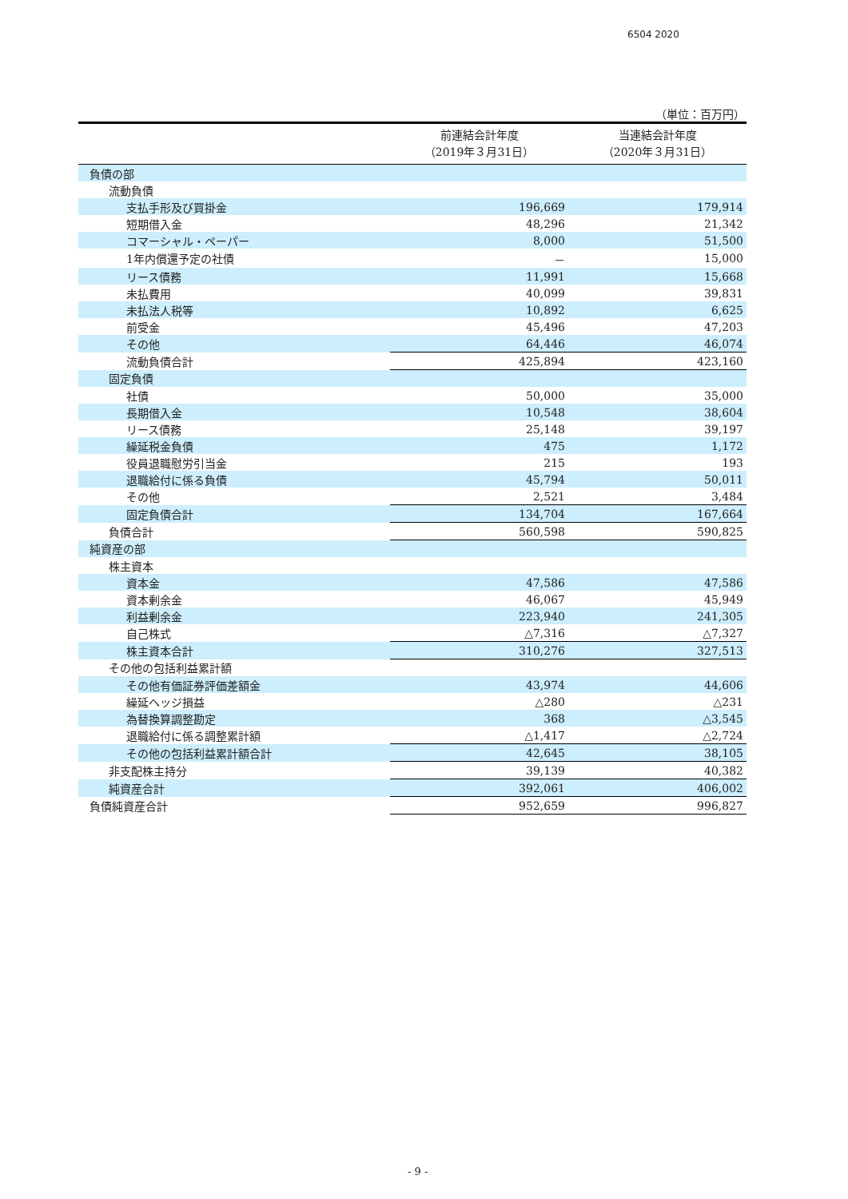6504 2020
（単位：百万円）
| | 前連結会計年度 （2019年３月31日） | 当連結会計年度 （2020年３月31日） |
| --- | --- | --- |
| 負債の部 | | |
| 流動負債 | | |
| 支払手形及び買掛金 | 196,669 | 179,914 |
| 短期借入金 | 48,296 | 21,342 |
| コマーシャル・ペーパー | 8,000 | 51,500 |
| 1年内償還予定の社債 | － | 15,000 |
| リース債務 | 11,991 | 15,668 |
| 未払費用 | 40,099 | 39,831 |
| 未払法人税等 | 10,892 | 6,625 |
| 前受金 | 45,496 | 47,203 |
| その他 | 64,446 | 46,074 |
| 流動負債合計 | 425,894 | 423,160 |
| 固定負債 | | |
| 社債 | 50,000 | 35,000 |
| 長期借入金 | 10,548 | 38,604 |
| リース債務 | 25,148 | 39,197 |
| 繰延税金負債 | 475 | 1,172 |
| 役員退職慰労引当金 | 215 | 193 |
| 退職給付に係る負債 | 45,794 | 50,011 |
| その他 | 2,521 | 3,484 |
| 固定負債合計 | 134,704 | 167,664 |
| 負債合計 | 560,598 | 590,825 |
| 純資産の部 | | |
| 株主資本 | | |
| 資本金 | 47,586 | 47,586 |
| 資本剰余金 | 46,067 | 45,949 |
| 利益剰余金 | 223,940 | 241,305 |
| 自己株式 | △7,316 | △7,327 |
| 株主資本合計 | 310,276 | 327,513 |
| その他の包括利益累計額 | | |
| その他有価証券評価差額金 | 43,974 | 44,606 |
| 繰延ヘッジ損益 | △280 | △231 |
| 為替換算調整勘定 | 368 | △3,545 |
| 退職給付に係る調整累計額 | △1,417 | △2,724 |
| その他の包括利益累計額合計 | 42,645 | 38,105 |
| 非支配株主持分 | 39,139 | 40,382 |
| 純資産合計 | 392,061 | 406,002 |
| 負債純資産合計 | 952,659 | 996,827 |
- 9 -